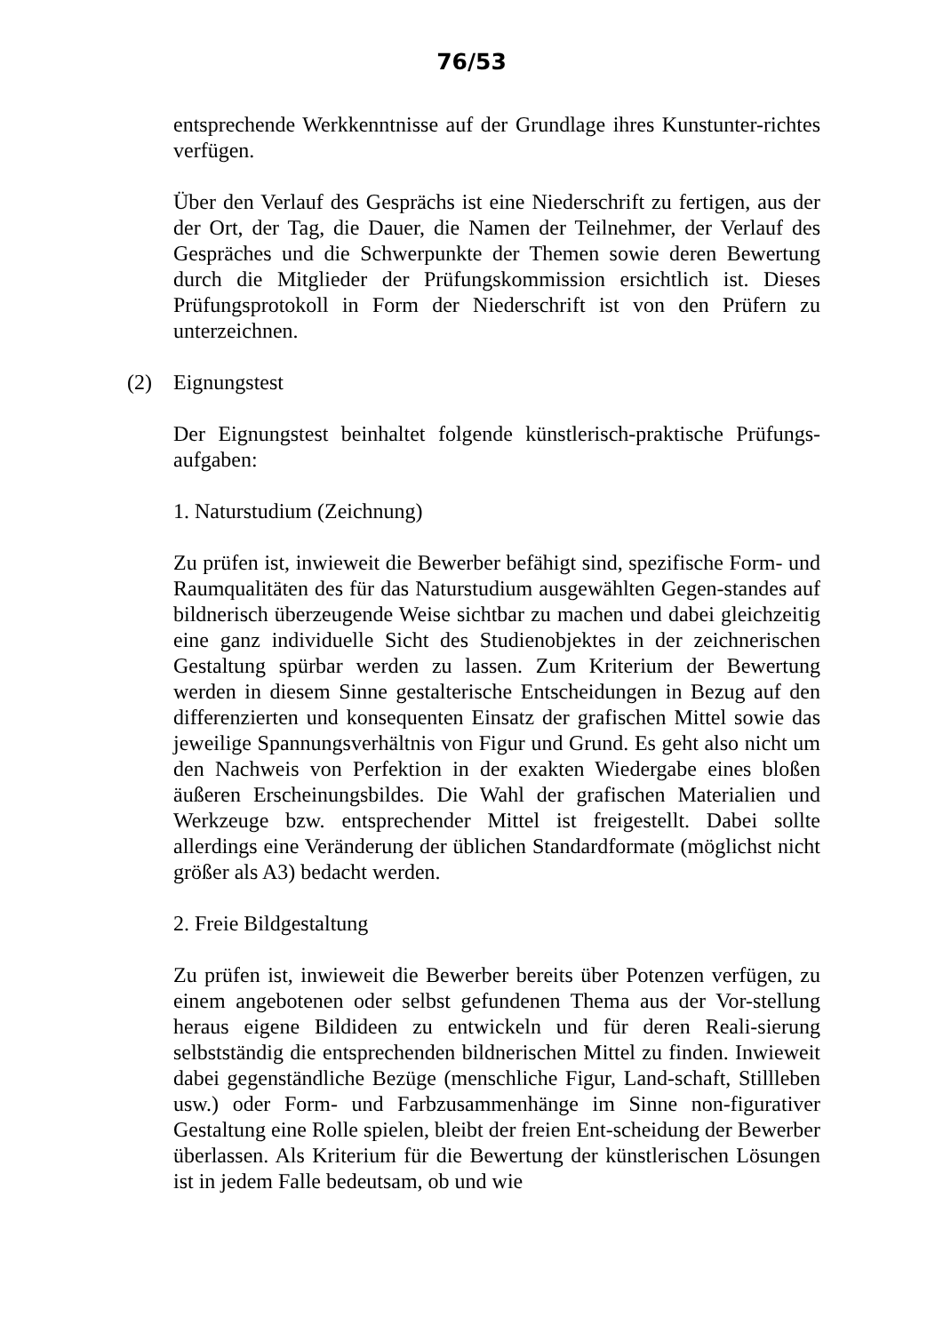76/53
entsprechende Werkkenntnisse auf der Grundlage ihres Kunstunter-richtes verfügen.
Über den Verlauf des Gesprächs ist eine Niederschrift zu fertigen, aus der der Ort, der Tag, die Dauer, die Namen der Teilnehmer, der Verlauf des Gespräches und die Schwerpunkte der Themen sowie deren Bewertung durch die Mitglieder der Prüfungskommission ersichtlich ist. Dieses Prüfungsprotokoll in Form der Niederschrift ist von den Prüfern zu unterzeichnen.
(2) Eignungstest
Der Eignungstest beinhaltet folgende künstlerisch-praktische Prüfungs-aufgaben:
1. Naturstudium (Zeichnung)
Zu prüfen ist, inwieweit die Bewerber befähigt sind, spezifische Form- und Raumqualitäten des für das Naturstudium ausgewählten Gegen-standes auf bildnerisch überzeugende Weise sichtbar zu machen und dabei gleichzeitig eine ganz individuelle Sicht des Studienobjektes in der zeichnerischen Gestaltung spürbar werden zu lassen. Zum Kriterium der Bewertung werden in diesem Sinne gestalterische Entscheidungen in Bezug auf den differenzierten und konsequenten Einsatz der grafischen Mittel sowie das jeweilige Spannungsverhältnis von Figur und Grund. Es geht also nicht um den Nachweis von Perfektion in der exakten Wiedergabe eines bloßen äußeren Erscheinungsbildes. Die Wahl der grafischen Materialien und Werkzeuge bzw. entsprechender Mittel ist freigestellt. Dabei sollte allerdings eine Veränderung der üblichen Standardformate (möglichst nicht größer als A3) bedacht werden.
2. Freie Bildgestaltung
Zu prüfen ist, inwieweit die Bewerber bereits über Potenzen verfügen, zu einem angebotenen oder selbst gefundenen Thema aus der Vor-stellung heraus eigene Bildideen zu entwickeln und für deren Reali-sierung selbstständig die entsprechenden bildnerischen Mittel zu finden. Inwieweit dabei gegenständliche Bezüge (menschliche Figur, Land-schaft, Stillleben usw.) oder Form- und Farbzusammenhänge im Sinne non-figurativer Gestaltung eine Rolle spielen, bleibt der freien Ent-scheidung der Bewerber überlassen. Als Kriterium für die Bewertung der künstlerischen Lösungen ist in jedem Falle bedeutsam, ob und wie